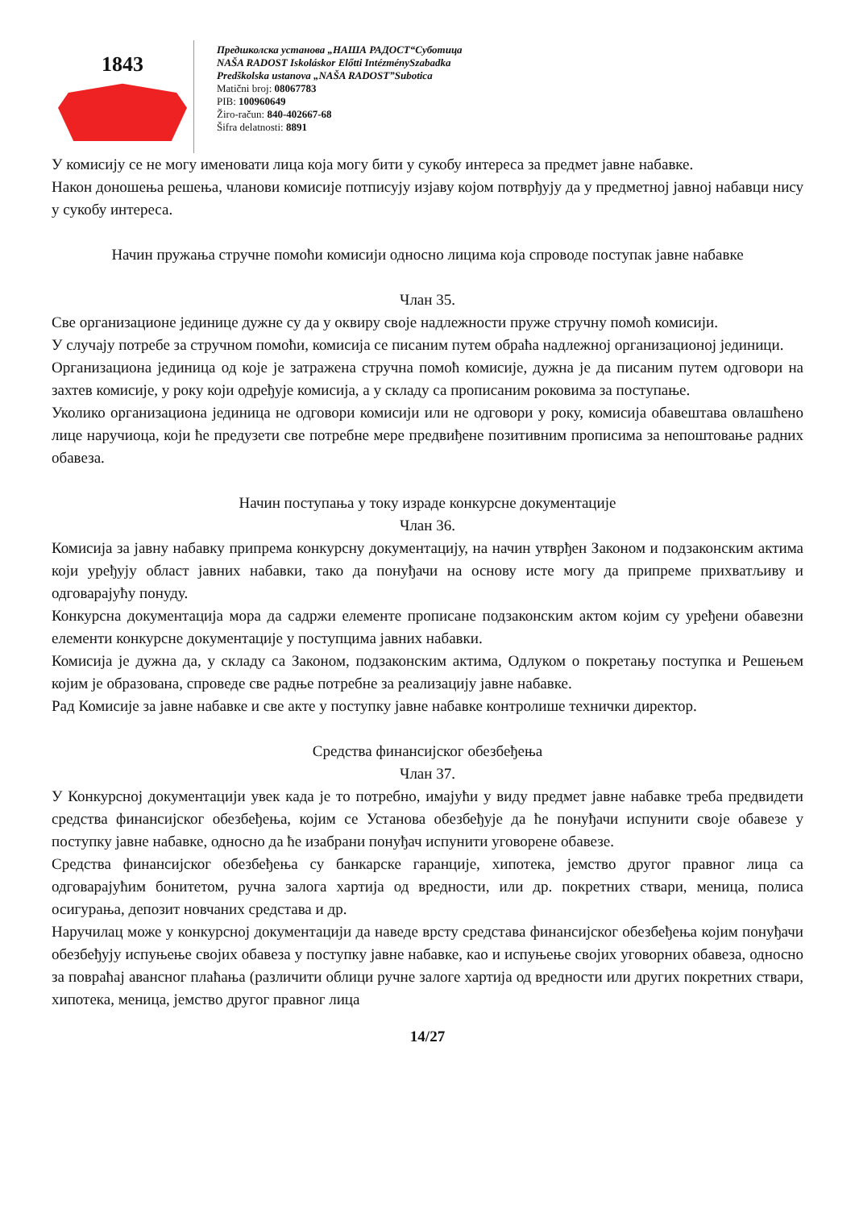1843
Предшколска установа „НАША РАДОСТ“Суботица
NAŠA RADOST Iskoláskor Előtti IntézménySzabadka
Predškolska ustanova „NAŠA RADOST”Subotica
Matični broj: 08067783
PIB: 100960649
Žiro-račun: 840-402667-68
Šifra delatnosti: 8891
У комисију се не могу именовати лица која могу бити у сукобу интереса за предмет јавне набавке.
Након доношења решења, чланови комисије потписују изјаву којом потврђују да у предметној јавној набавци нису у сукобу интереса.
Начин пружања стручне помоћи комисији односно лицима која спроводе поступак јавне набавке
Члан 35.
Све организационе јединице дужне су да у оквиру своје надлежности пруже стручну помоћ комисији.
У случају потребе за стручном помоћи, комисија се писаним путем обраћа надлежној организационој јединици.
Организациона јединица од које је затражена стручна помоћ комисије, дужна је да писаним путем одговори на захтев комисије, у року који одређује комисија, а у складу са прописаним роковима за поступање.
Уколико организациона јединица не одговори комисији или не одговори у року, комисија обавештава овлашћено лице наручиоца, који ће предузети све потребне мере предвиђене позитивним прописима за непоштовање радних обавеза.
Начин поступања у току израде конкурсне документације
Члан 36.
Комисија за јавну набавку припрема конкурсну документацију, на начин утврђен Законом и подзаконским актима који уређују област јавних набавки, тако да понуђачи на основу исте могу да припреме прихватљиву и одговарајућу понуду.
Конкурсна документација мора да садржи елементе прописане подзаконским актом којим су уређени обавезни елементи конкурсне документације у поступцима јавних набавки.
Комисија је дужна да, у складу са Законом, подзаконским актима, Одлуком о покретању поступка и Решењем којим је образована, спроведе све радње потребне за реализацију јавне набавке.
Рад Комисије за јавне набавке и све акте у поступку јавне набавке контролише технички директор.
Средства финансијског обезбеђења
Члан 37.
У Конкурсној документацији увек када је то потребно, имајући у виду предмет јавне набавке треба предвидети средства финансијског обезбеђења, којим се Установа обезбеђује да ће понуђачи испунити своје обавезе у поступку јавне набавке, односно да ће изабрани понуђач испунити уговорене обавезе.
Средства финансијског обезбеђења су банкарске гаранције, хипотека, јемство другог правног лица са одговарајућим бонитетом, ручна залога хартија од вредности, или др. покретних ствари, меница, полиса осигурања, депозит новчаних средстава и др.
Наручилац може у конкурсној документацији да наведе врсту средстава финансијског обезбеђења којим понуђачи обезбеђују испуњење својих обавеза у поступку јавне набавке, као и испуњење својих уговорних обавеза, односно за повраћај авансног плаћања (различити облици ручне залоге хартија од вредности или других покретних ствари, хипотека, меница, јемство другог правног лица
14/27